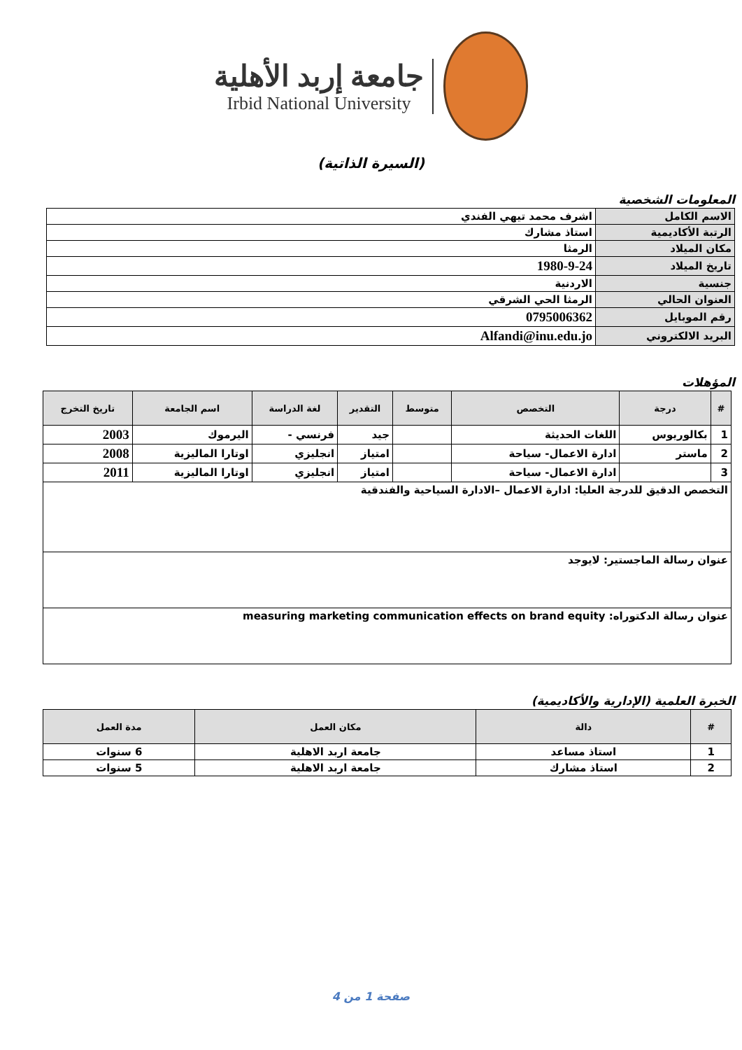جامعة إربد الأهلية
Irbid National University
(السيرة الذاتية)
المعلومات الشخصية
| الاسم الكامل | اشرف محمد تيهي الفندي |
| الرتبة الأكاديمية | استاذ مشارك |
| مكان الميلاد | الرمثا |
| تاريخ الميلاد | 1980-9-24 |
| جنسية | الاردنية |
| العنوان الحالي | الرمثا الحي الشرقي |
| رقم الموبايل | 0795006362 |
| البريد الالكتروني | Alfandi@inu.edu.jo |
المؤهلات
| # | درجة | التخصص | متوسط | التقدير | لغة الدراسة | اسم الجامعة | تاريخ التخرج |
| --- | --- | --- | --- | --- | --- | --- | --- |
| 1 | بكالوريوس | اللغات الحديثة | | جيد | فرنسي - | اليرموك | 2003 |
| 2 | ماستر | ادارة الاعمال- سياحة | | امتياز | انجليزي | اوتارا الماليزية | 2008 |
| 3 | | ادارة الاعمال- سياحة | | امتياز | انجليزي | اوتارا الماليزية | 2011 |
| التخصص الدقيق للدرجة العليا: ادارة الاعمال –الادارة السياحية والفندقية | | | | | | | |
| عنوان رسالة الماجستير: لايوجد | | | | | | | |
| عنوان رسالة الدكتوراه: measuring marketing communication effects on brand equity | | | | | | | |
الخبرة العلمية (الإدارية والأكاديمية)
| # | دالة | مكان العمل | مدة العمل |
| --- | --- | --- | --- |
| 1 | استاذ مساعد | جامعة اربد الاهلية | 6 سنوات |
| 2 | استاذ مشارك | جامعة اربد الاهلية | 5 سنوات |
صفحة 1 من 4